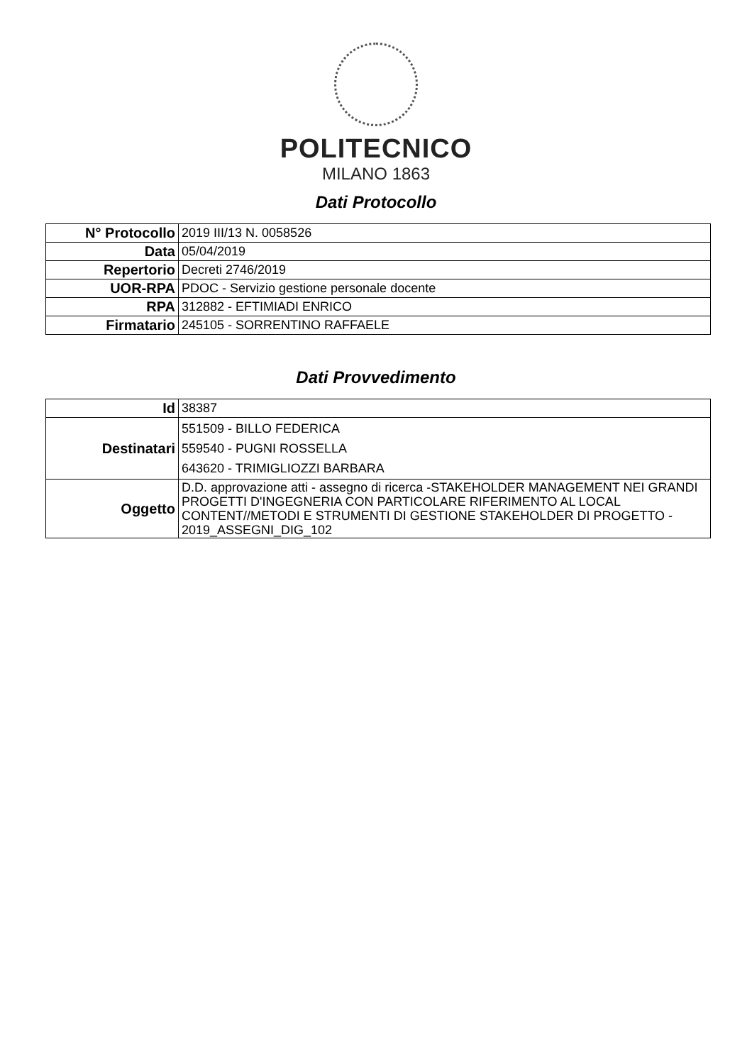POLITECNICO
MILANO 1863
Dati Protocollo
| N° Protocollo | 2019 III/13 N. 0058526 |
| Data | 05/04/2019 |
| Repertorio | Decreti 2746/2019 |
| UOR-RPA | PDOC - Servizio gestione personale docente |
| RPA | 312882 - EFTIMIADI ENRICO |
| Firmatario | 245105 - SORRENTINO RAFFAELE |
Dati Provvedimento
| Id | 38387 |
| Destinatari | 551509 - BILLO FEDERICA 559540 - PUGNI ROSSELLA 643620 - TRIMIGLIOZZI BARBARA |
| Oggetto | D.D. approvazione atti - assegno di ricerca -STAKEHOLDER MANAGEMENT NEI GRANDI PROGETTI D'INGEGNERIA CON PARTICOLARE RIFERIMENTO AL LOCAL CONTENT//METODI E STRUMENTI DI GESTIONE STAKEHOLDER DI PROGETTO - 2019_ASSEGNI_DIG_102 |